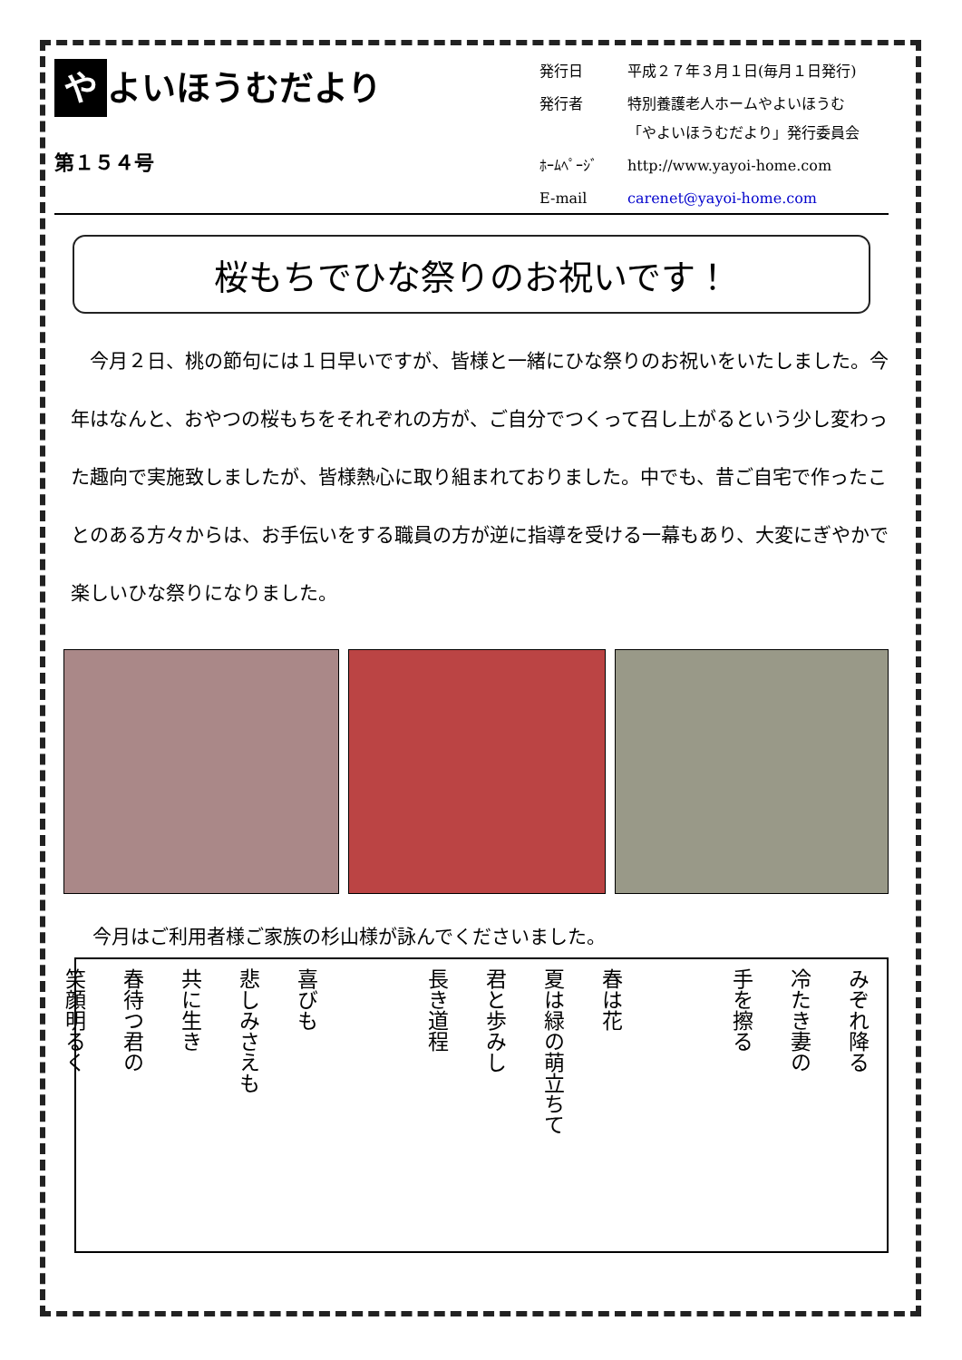や よいほうむだより
第１５４号
| 発行日 | 平成２７年３月１日(毎月１日発行) |
| 発行者 | 特別養護老人ホームやよいほうむ 「やよいほうむだより」発行委員会 |
| ﾎｰﾑﾍﾟｰｼﾞ | http://www.yayoi-home.com |
| E-mail | carenet@yayoi-home.com |
桜もちでひな祭りのお祝いです！
今月２日、桃の節句には１日早いですが、皆様と一緒にひな祭りのお祝いをいたしました。今年はなんと、おやつの桜もちをそれぞれの方が、ご自分でつくって召し上がるという少し変わった趣向で実施致しましたが、皆様熱心に取り組まれておりました。中でも、昔ご自宅で作ったことのある方々からは、お手伝いをする職員の方が逆に指導を受ける一幕もあり、大変にぎやかで楽しいひな祭りになりました。
今月はご利用者様ご家族の杉山様が詠んでくださいました。
みぞれ降る
冷たき妻の
手を擦る
春は花
夏は緑の萌立ちて
君と歩みし
長き道程
喜びも
悲しみさえも
共に生き
春待つ君の
笑顔明るく